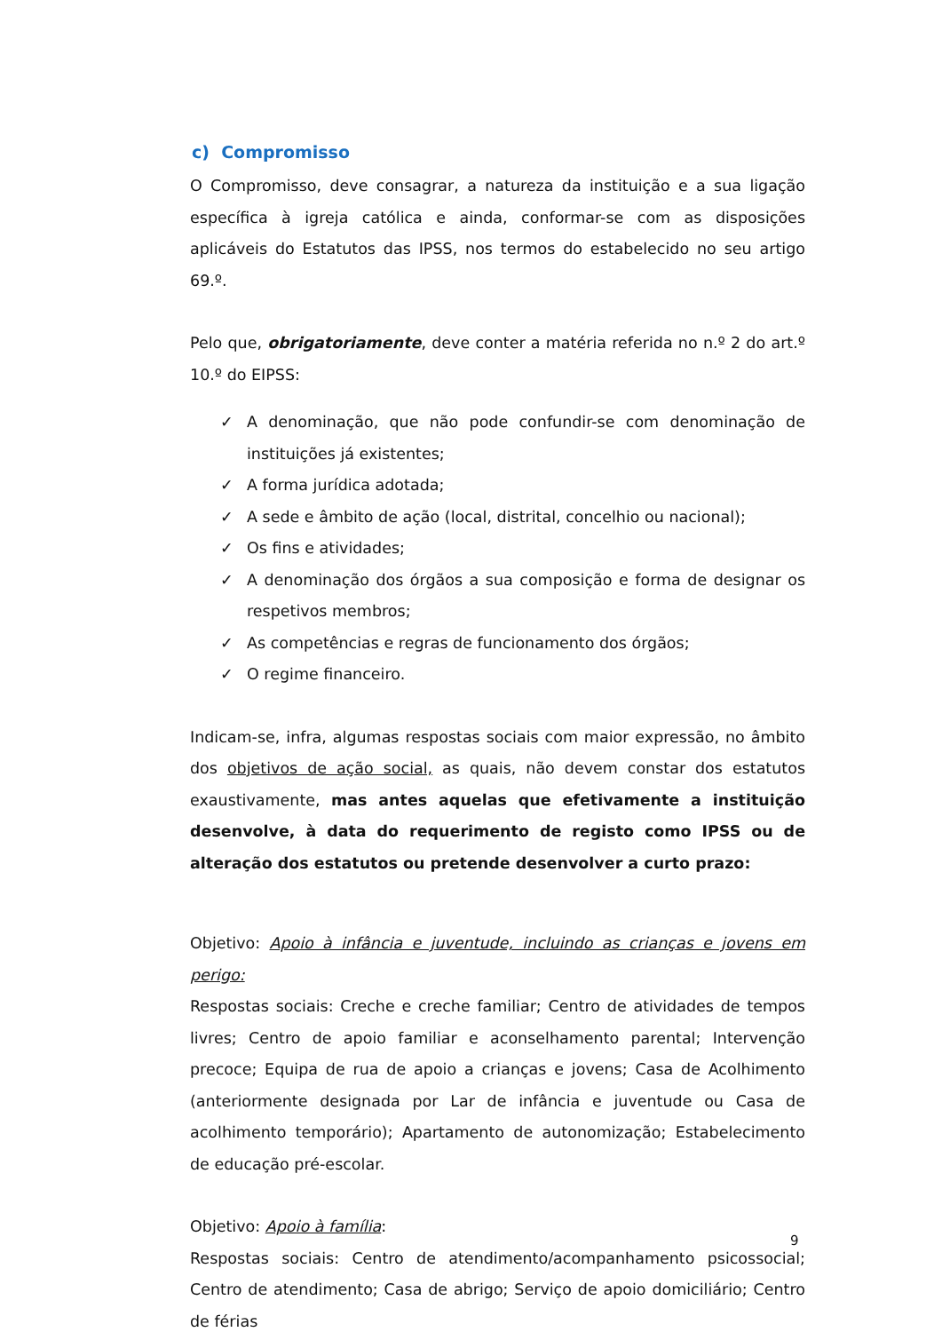c) Compromisso
O Compromisso, deve consagrar, a natureza da instituição e a sua ligação específica à igreja católica e ainda, conformar-se com as disposições aplicáveis do Estatutos das IPSS, nos termos do estabelecido no seu artigo 69.º.
Pelo que, obrigatoriamente, deve conter a matéria referida no n.º 2 do art.º 10.º do EIPSS:
✓ A denominação, que não pode confundir-se com denominação de instituições já existentes;
✓ A forma jurídica adotada;
✓ A sede e âmbito de ação (local, distrital, concelhio ou nacional);
✓ Os fins e atividades;
✓ A denominação dos órgãos a sua composição e forma de designar os respetivos membros;
✓ As competências e regras de funcionamento dos órgãos;
✓ O regime financeiro.
Indicam-se, infra, algumas respostas sociais com maior expressão, no âmbito dos objetivos de ação social, as quais, não devem constar dos estatutos exaustivamente, mas antes aquelas que efetivamente a instituição desenvolve, à data do requerimento de registo como IPSS ou de alteração dos estatutos ou pretende desenvolver a curto prazo:
Objetivo: Apoio à infância e juventude, incluindo as crianças e jovens em perigo:
Respostas sociais: Creche e creche familiar; Centro de atividades de tempos livres; Centro de apoio familiar e aconselhamento parental; Intervenção precoce; Equipa de rua de apoio a crianças e jovens; Casa de Acolhimento (anteriormente designada por Lar de infância e juventude ou Casa de acolhimento temporário); Apartamento de autonomização; Estabelecimento de educação pré-escolar.
Objetivo: Apoio à família:
Respostas sociais: Centro de atendimento/acompanhamento psicossocial; Centro de atendimento; Casa de abrigo; Serviço de apoio domiciliário; Centro de férias
9